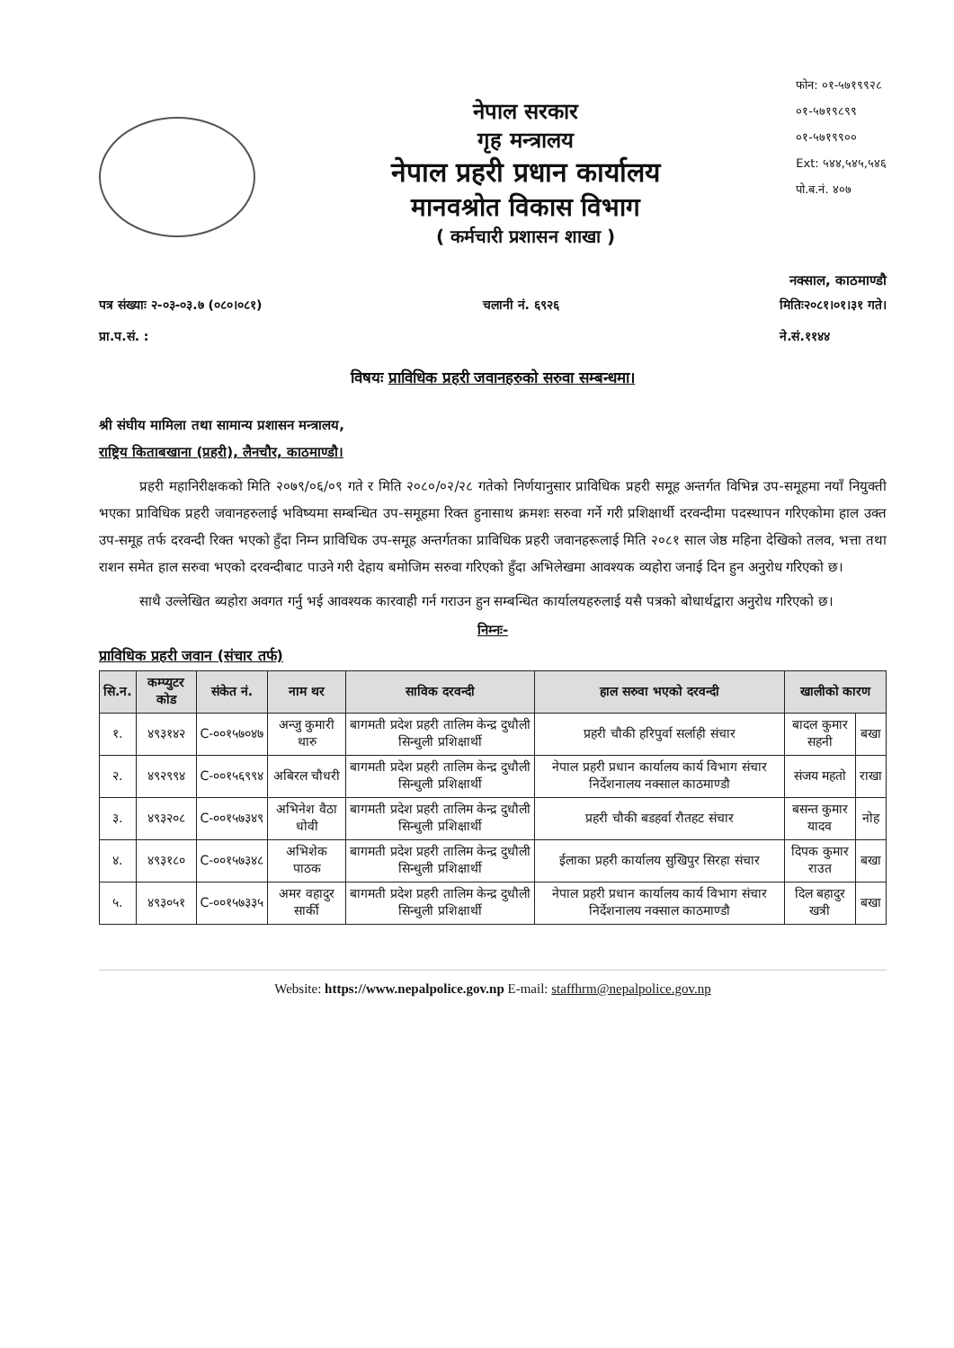नेपाल सरकार
गृह मन्त्रालय
नेपाल प्रहरी प्रधान कार्यालय
मानवश्रोत विकास विभाग
( कर्मचारी प्रशासन शाखा )
फोन: ०१-५७१९९२८
०१-५७१९८९९
०१-५७१९९००
Ext: ५४४,५४५,५४६
पो.ब.नं. ४०७
नक्साल, काठमाण्डौ
पत्र संख्याः २-०३-०३.७ (०८०।०८१)
प्रा.प.सं. : चलानी नं. ६९२६ मितिः२०८१।०१।३१ गते।
ने.सं.११४४
विषयः प्राविधिक प्रहरी जवानहरुको सरुवा सम्बन्धमा।
श्री संघीय मामिला तथा सामान्य प्रशासन मन्त्रालय,
राष्ट्रिय किताबखाना (प्रहरी), लैनचौर, काठमाण्डौ।
   प्रहरी महानिरीक्षकको मिति २०७९/०६/०९ गते र मिति २०८०/०२/२८ गतेको निर्णयानुसार प्राविधिक प्रहरी समूह अन्तर्गत विभिन्न उप-समूहमा नयाँ नियुक्ती भएका प्राविधिक प्रहरी जवानहरुलाई भविष्यमा सम्बन्धित उप-समूहमा रिक्त हुनासाथ क्रमशः सरुवा गर्ने गरी प्रशिक्षार्थी दरवन्दीमा पदस्थापन गरिएकोमा हाल उक्त उप-समूह तर्फ दरवन्दी रिक्त भएको हुँदा निम्न प्राविधिक उप-समूह अन्तर्गतका प्राविधिक प्रहरी जवानहरूलाई मिति २०८१ साल जेष्ठ महिना देखिको तलव, भत्ता तथा राशन समेत हाल सरुवा भएको दरवन्दीबाट पाउने गरी देहाय बमोजिम सरुवा गरिएको हुँदा अभिलेखमा आवश्यक व्यहोरा जनाई दिन हुन अनुरोध गरिएको छ।
   साथै उल्लेखित ब्यहोरा अवगत गर्नु भई आवश्यक कारवाही गर्न गराउन हुन सम्बन्धित कार्यालयहरुलाई यसै पत्रको बोधार्थद्वारा अनुरोध गरिएको छ।
निम्नः-
प्राविधिक प्रहरी जवान (संचार तर्फ)
| सि.न. | कम्प्युटर कोड | संकेत नं. | नाम थर | साविक दरवन्दी | हाल सरुवा भएको दरवन्दी | खालीको कारण | |
| --- | --- | --- | --- | --- | --- | --- | --- |
| १. | ४९३१४२ | C-००१५७०४७ | अन्जु कुमारी थारु | बागमती प्रदेश प्रहरी तालिम केन्द्र दुधौली सिन्धुली प्रशिक्षार्थी | प्रहरी चौकी हरिपुर्वा सर्लाही संचार | बादल कुमार सहनी | बखा |
| २. | ४९२९९४ | C-००१५६९९४ | अबिरल चौधरी | बागमती प्रदेश प्रहरी तालिम केन्द्र दुधौली सिन्धुली प्रशिक्षार्थी | नेपाल प्रहरी प्रधान कार्यालय कार्य विभाग संचार निर्देशनालय नक्साल काठमाण्डौ | संजय महतो | राखा |
| ३. | ४९३२०८ | C-००१५७३४९ | अभिनेश वैठा धोवी | बागमती प्रदेश प्रहरी तालिम केन्द्र दुधौली सिन्धुली प्रशिक्षार्थी | प्रहरी चौकी बडहर्वा रौतहट संचार | बसन्त कुमार यादव | नोह |
| ४. | ४९३१८० | C-००१५७३४८ | अभिशेक पाठक | बागमती प्रदेश प्रहरी तालिम केन्द्र दुधौली सिन्धुली प्रशिक्षार्थी | ईलाका प्रहरी कार्यालय सुखिपुर सिरहा संचार | दिपक कुमार राउत | बखा |
| ५. | ४९३०५१ | C-००१५७३३५ | अमर वहादुर सार्की | बागमती प्रदेश प्रहरी तालिम केन्द्र दुधौली सिन्धुली प्रशिक्षार्थी | नेपाल प्रहरी प्रधान कार्यालय कार्य विभाग संचार निर्देशनालय नक्साल काठमाण्डौ | दिल बहादुर खत्री | बखा |
Website: https://www.nepalpolice.gov.np E-mail: staffhrm@nepalpolice.gov.np